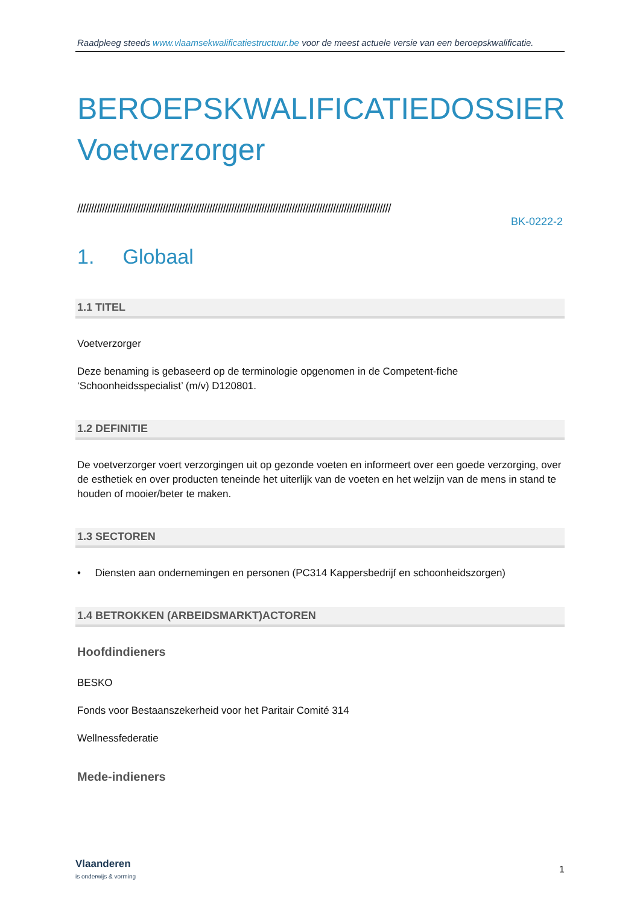Raadpleeg steeds www.vlaamsekwalificatiestructuur.be voor de meest actuele versie van een beroepskwalificatie.
BEROEPSKWALIFICATIEDOSSIER
Voetverzorger
//////////////////////////////////////////////////////////////////////////////////////////////////////////////////
BK-0222-2
1. Globaal
1.1 TITEL
Voetverzorger
Deze benaming is gebaseerd op de terminologie opgenomen in de Competent-fiche ‘Schoonheidsspecialist’ (m/v) D120801.
1.2 DEFINITIE
De voetverzorger voert verzorgingen uit op gezonde voeten en informeert over een goede verzorging, over de esthetiek en over producten teneinde het uiterlijk van de voeten en het welzijn van de mens in stand te houden of mooier/beter te maken.
1.3 SECTOREN
• Diensten aan ondernemingen en personen (PC314 Kappersbedrijf en schoonheidszorgen)
1.4 BETROKKEN (ARBEIDSMARKT)ACTOREN
Hoofdindieners
BESKO
Fonds voor Bestaanszekerheid voor het Paritair Comité 314
Wellnessfederatie
Mede-indieners
Vlaanderen
is onderwijs & vorming
1